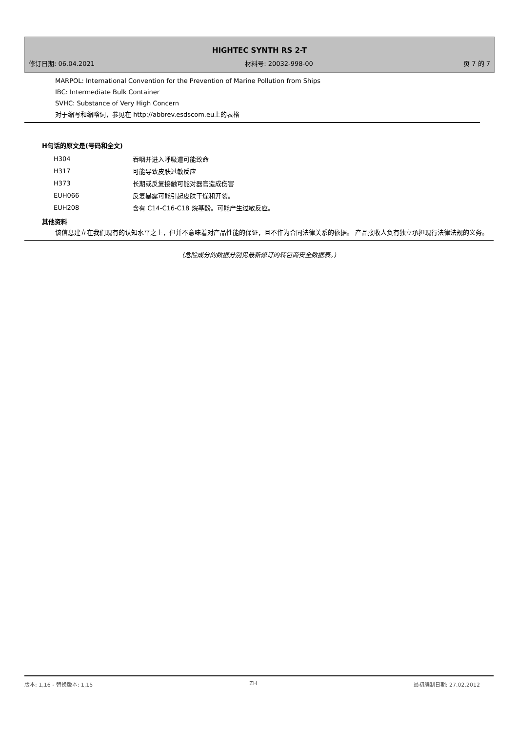HIGHTEC SYNTH RS 2-T
修订日期: 06.04.2021 材料号: 20032-998-00 页 7 的 7
MARPOL: International Convention for the Prevention of Marine Pollution from Ships
IBC: Intermediate Bulk Container
SVHC: Substance of Very High Concern
对于缩写和缩略词，参见在 http://abbrev.esdscom.eu上的表格
H句话的原文是(号码和全文)
| H304 | 吞咽并进入呼吸道可能致命 |
| H317 | 可能导致皮肤过敏反应 |
| H373 | 长期或反复接触可能对器官造成伤害 |
| EUH066 | 反复暴露可能引起皮肤干燥和开裂。 |
| EUH208 | 含有 C14-C16-C18 烷基酚。可能产生过敏反应。 |
其他资料
该信息建立在我们现有的认知水平之上，但并不意味着对产品性能的保证，且不作为合同法律关系的依据。 产品接收人负有独立承担现行法律法规的义务。
(危险成分的数据分别见最新修订的转包商安全数据表。)
版本: 1,16 - 替换版本: 1,15 ZH 最初编制日期: 27.02.2012